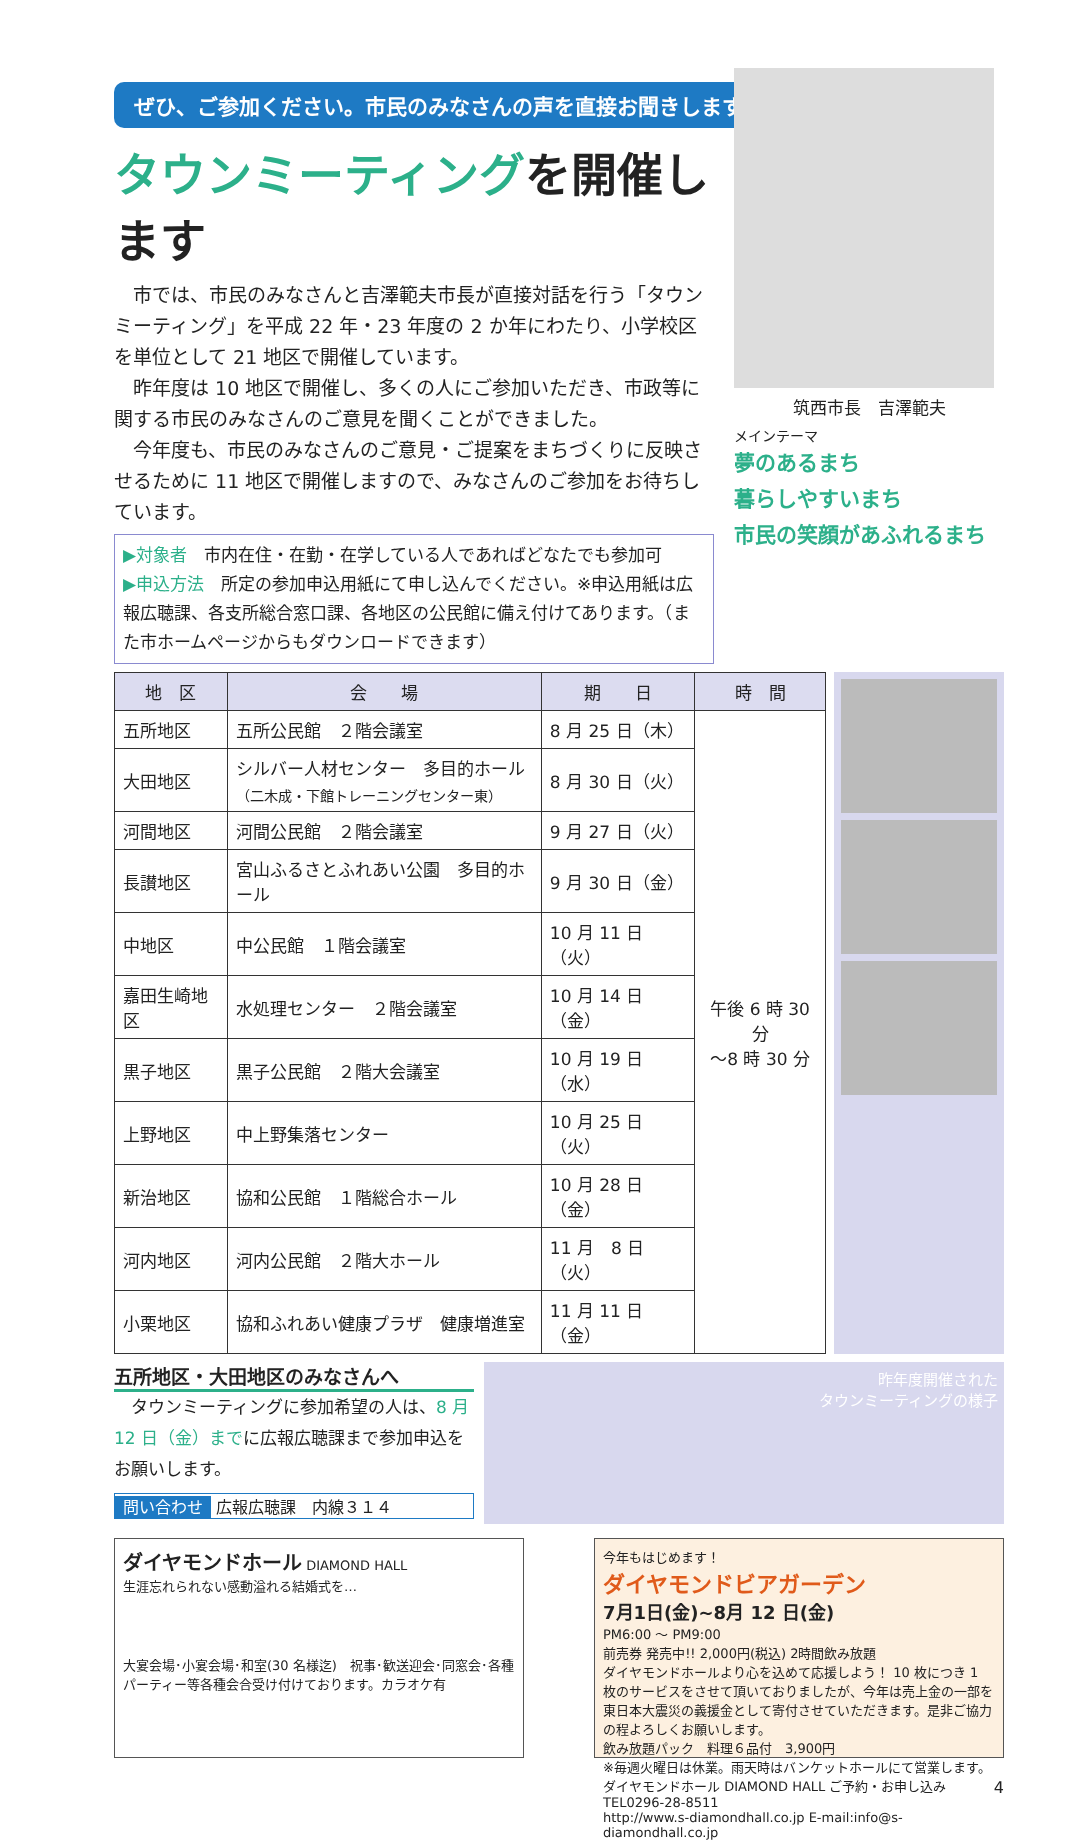ぜひ、ご参加ください。市民のみなさんの声を直接お聞きします。
タウンミーティングを開催します
市では、市民のみなさんと吉澤範夫市長が直接対話を行う「タウンミーティング」を平成 22 年・23 年度の 2 か年にわたり、小学校区を単位として 21 地区で開催しています。
昨年度は 10 地区で開催し、多くの人にご参加いただき、市政等に関する市民のみなさんのご意見を聞くことができました。
今年度も、市民のみなさんのご意見・ご提案をまちづくりに反映させるために 11 地区で開催しますので、みなさんのご参加をお待ちしています。
▶対象者　市内在住・在勤・在学している人であればどなたでも参加可
▶申込方法　所定の参加申込用紙にて申し込んでください。※申込用紙は広報広聴課、各支所総合窓口課、各地区の公民館に備え付けてあります。（また市ホームページからもダウンロードできます）
筑西市長　吉澤範夫
メインテーマ
夢のあるまち
暮らしやすいまち
市民の笑顔があふれるまち
| 地 区 | 会 場 | 期 日 | 時 間 |
| --- | --- | --- | --- |
| 五所地区 | 五所公民館 ２階会議室 | 8 月 25 日（木） | 午後 6 時 30 分 ～8 時 30 分 |
| 大田地区 | シルバー人材センター 多目的ホール （二木成・下館トレーニングセンター東） | 8 月 30 日（火） | |
| 河間地区 | 河間公民館 ２階会議室 | 9 月 27 日（火） | |
| 長讃地区 | 宮山ふるさとふれあい公園 多目的ホール | 9 月 30 日（金） | |
| 中地区 | 中公民館 １階会議室 | 10 月 11 日（火） | |
| 嘉田生崎地区 | 水処理センター ２階会議室 | 10 月 14 日（金） | |
| 黒子地区 | 黒子公民館 ２階大会議室 | 10 月 19 日（水） | |
| 上野地区 | 中上野集落センター | 10 月 25 日（火） | |
| 新治地区 | 協和公民館 １階総合ホール | 10 月 28 日（金） | |
| 河内地区 | 河内公民館 ２階大ホール | 11 月 8 日（火） | |
| 小栗地区 | 協和ふれあい健康プラザ 健康増進室 | 11 月 11 日（金） | |
五所地区・大田地区のみなさんへ
タウンミーティングに参加希望の人は、8 月 12 日（金）までに広報広聴課まで参加申込をお願いします。
問い合わせ 広報広聴課　内線３１４
昨年度開催された
タウンミーティングの様子
ダイヤモンドホール DIAMOND HALL
生涯忘れられない感動溢れる結婚式を…
大宴会場･小宴会場･和室(30 名様迄)　祝事･歓送迎会･同窓会･各種パーティー等各種会合受け付けております。カラオケ有
今年もはじめます！
ダイヤモンドビアガーデン
7月1日(金)~8月 12 日(金)
PM6:00 ～ PM9:00
前売券 発売中!! 2,000円(税込) 2時間飲み放題
ダイヤモンドホールより心を込めて応援しよう！ 10 枚につき 1 枚のサービスをさせて頂いておりましたが、今年は売上金の一部を東日本大震災の義援金として寄付させていただきます。是非ご協力の程よろしくお願いします。
飲み放題パック　料理６品付　3,900円
※毎週火曜日は休業。雨天時はバンケットホールにて営業します。
ダイヤモンドホール DIAMOND HALL ご予約・お申し込み TEL0296-28-8511
http://www.s-diamondhall.co.jp E-mail:info@s-diamondhall.co.jp
4